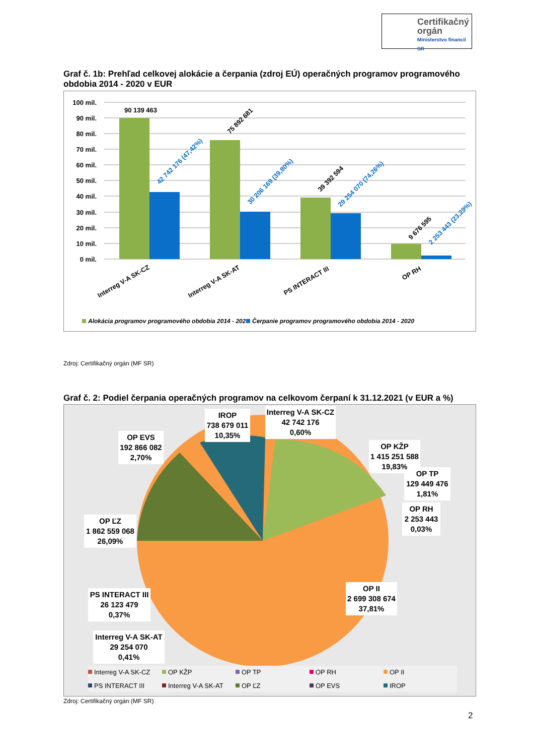Certifikačný orgán
Ministerstvo financií SR
Graf č. 1b: Prehľad celkovej alokácie a čerpania (zdroj EÚ) operačných programov programového obdobia 2014 - 2020 v EUR
100 mil.
90 mil.
80 mil.
70 mil.
60 mil.
50 mil.
40 mil.
30 mil.
20 mil.
10 mil.
0 mil.
90 139 463
75 892 681
39 392 594
9 676 595
42 742 176 (47,42%)
30 206 169 (39,80%)
29 254 070 (74,26%)
2 253 443 (23,29%)
Interreg V-A SK-CZ
Interreg V-A SK-AT
PS INTERACT III
OP RH
Alokácia programov programového obdobia 2014 - 2020
Čerpanie programov programového obdobia 2014 - 2020
Zdroj: Certifikačný orgán (MF SR)
Graf č. 2: Podiel čerpania operačných programov na celkovom čerpaní k 31.12.2021 (v EUR a %)
IROP
738 679 011
10,35%
Interreg V-A SK-CZ
42 742 176
0,60%
OP EVS
192 866 082
2,70%
OP KŽP
1 415 251 588
19,83%
OP TP
129 449 476
1,81%
OP RH
2 253 443
0,03%
OP ĽZ
1 862 559 068
26,09%
PS INTERACT III
26 123 479
0,37%
OP II
2 699 308 674
37,81%
Interreg V-A SK-AT
29 254 070
0,41%
Interreg V-A SK-CZ
OP KŽP
OP TP
OP RH
OP II
PS INTERACT III
Interreg V-A SK-AT
OP ĽZ
OP EVS
IROP
Zdroj: Certifikačný orgán (MF SR)
2